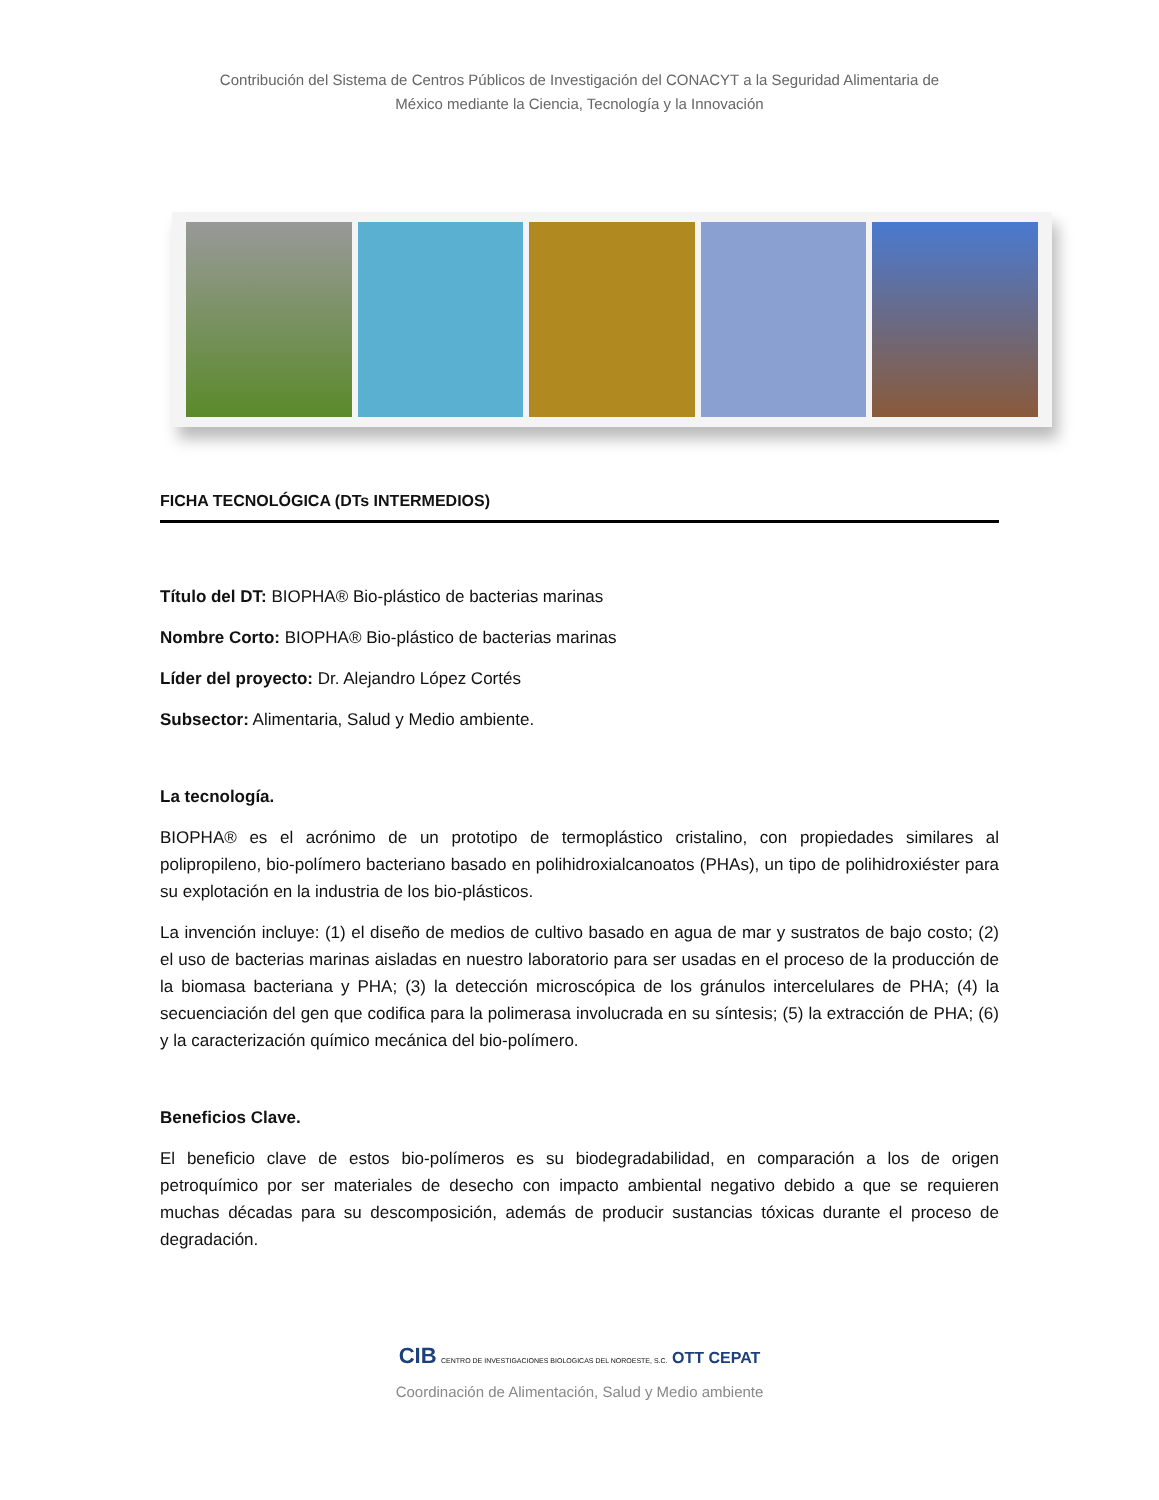Contribución del Sistema de Centros Públicos de Investigación del CONACYT a la Seguridad Alimentaria de
México mediante la Ciencia, Tecnología y la Innovación
FICHA TECNOLÓGICA (DTs INTERMEDIOS)
Título del DT: BIOPHA® Bio-plástico de bacterias marinas
Nombre Corto: BIOPHA® Bio-plástico de bacterias marinas
Líder del proyecto: Dr. Alejandro López Cortés
Subsector: Alimentaria, Salud y Medio ambiente.
La tecnología.
BIOPHA® es el acrónimo de un prototipo de termoplástico cristalino, con propiedades similares al polipropileno, bio-polímero bacteriano basado en polihidroxialcanoatos (PHAs), un tipo de polihidroxiéster para su explotación en la industria de los bio-plásticos.
La invención incluye: (1) el diseño de medios de cultivo basado en agua de mar y sustratos de bajo costo; (2) el uso de bacterias marinas aisladas en nuestro laboratorio para ser usadas en el proceso de la producción de la biomasa bacteriana y PHA; (3) la detección microscópica de los gránulos intercelulares de PHA; (4) la secuenciación del gen que codifica para la polimerasa involucrada en su síntesis; (5) la extracción de PHA; (6) y la caracterización químico mecánica del bio-polímero.
Beneficios Clave.
El beneficio clave de estos bio-polímeros es su biodegradabilidad, en comparación a los de origen petroquímico por ser materiales de desecho con impacto ambiental negativo debido a que se requieren muchas décadas para su descomposición, además de producir sustancias tóxicas durante el proceso de degradación.
CIB CENTRO DE INVESTIGACIONES BIOLOGICAS DEL NOROESTE, S.C. OTT CEPAT
Coordinación de Alimentación, Salud y Medio ambiente